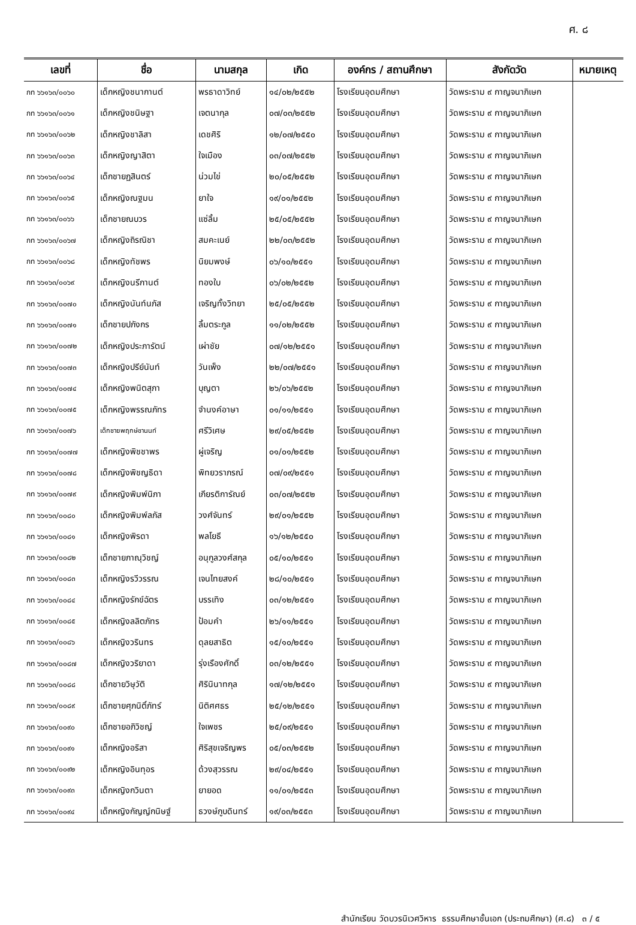ศ. ๘
| เลขที่ | ชื่อ | นามสกุล | เกิด | องค์กร / สถานศึกษา | สังกัดวัด | หมายเหตุ |
| --- | --- | --- | --- | --- | --- | --- |
| กท ๖๖๑๖๓/๐๐๖๐ | เด็กหญิงชนากานต์ | พรธาดาวิทย์ | ๑๔/๐๒/๒๕๕๒ | โรงเรียนอุดมศึกษา | วัดพระราม ๙ กาญจนาภิเษก | |
| กท ๖๖๑๖๓/๐๐๖๑ | เด็กหญิงชนิษฐา | เจตนากุล | ๐๗/๐๓/๒๕๕๒ | โรงเรียนอุดมศึกษา | วัดพระราม ๙ กาญจนาภิเษก | |
| กท ๖๖๑๖๓/๐๐๖๒ | เด็กหญิงชาลิสา | เดชศิริ | ๑๒/๐๗/๒๕๕๐ | โรงเรียนอุดมศึกษา | วัดพระราม ๙ กาญจนาภิเษก | |
| กท ๖๖๑๖๓/๐๐๖๓ | เด็กหญิงญาสิตา | ใจเมือง | ๐๓/๐๗/๒๕๕๒ | โรงเรียนอุดมศึกษา | วัดพระราม ๙ กาญจนาภิเษก | |
| กท ๖๖๑๖๓/๐๐๖๔ | เด็กชายฏสินตร์ | น่วมไข่ | ๒๐/๐๕/๒๕๕๒ | โรงเรียนอุดมศึกษา | วัดพระราม ๙ กาญจนาภิเษก | |
| กท ๖๖๑๖๓/๐๐๖๕ | เด็กหญิงณฐมน | ยาใจ | ๑๙/๐๑/๒๕๕๒ | โรงเรียนอุดมศึกษา | วัดพระราม ๙ กาญจนาภิเษก | |
| กท ๖๖๑๖๓/๐๐๖๖ | เด็กชายณบวร | แซ่ลิ้ม | ๒๕/๐๕/๒๕๕๒ | โรงเรียนอุดมศึกษา | วัดพระราม ๙ กาญจนาภิเษก | |
| กท ๖๖๑๖๓/๐๐๖๗ | เด็กหญิงถิรณิชา | สมคะเนย์ | ๒๒/๐๓/๒๕๕๒ | โรงเรียนอุดมศึกษา | วัดพระราม ๙ กาญจนาภิเษก | |
| กท ๖๖๑๖๓/๐๐๖๘ | เด็กหญิงทัชพร | นิยมพงษ์ | ๐๖/๑๐/๒๕๕๑ | โรงเรียนอุดมศึกษา | วัดพระราม ๙ กาญจนาภิเษก | |
| กท ๖๖๑๖๓/๐๐๖๙ | เด็กหญิงนรีกานต์ | ทองใบ | ๐๖/๐๒/๒๕๕๒ | โรงเรียนอุดมศึกษา | วัดพระราม ๙ กาญจนาภิเษก | |
| กท ๖๖๑๖๓/๐๐๗๐ | เด็กหญิงนันท์นภัส | เจริญทั้งวิทยา | ๒๕/๐๕/๒๕๕๒ | โรงเรียนอุดมศึกษา | วัดพระราม ๙ กาญจนาภิเษก | |
| กท ๖๖๑๖๓/๐๐๗๑ | เด็กชายปภังกร | ลิ้มตระกูล | ๑๑/๐๒/๒๕๕๒ | โรงเรียนอุดมศึกษา | วัดพระราม ๙ กาญจนาภิเษก | |
| กท ๖๖๑๖๓/๐๐๗๒ | เด็กหญิงประภารัตน์ | เผ่าชัย | ๐๗/๑๒/๒๕๕๑ | โรงเรียนอุดมศึกษา | วัดพระราม ๙ กาญจนาภิเษก | |
| กท ๖๖๑๖๓/๐๐๗๓ | เด็กหญิงปรีย์นันท์ | วันเพ็ง | ๒๒/๐๗/๒๕๕๑ | โรงเรียนอุดมศึกษา | วัดพระราม ๙ กาญจนาภิเษก | |
| กท ๖๖๑๖๓/๐๐๗๔ | เด็กหญิงพนิตสุภา | บุญตา | ๒๖/๐๖/๒๕๕๒ | โรงเรียนอุดมศึกษา | วัดพระราม ๙ กาญจนาภิเษก | |
| กท ๖๖๑๖๓/๐๐๗๕ | เด็กหญิงพรรณภัทร | จำนงค์อาษา | ๐๑/๑๑/๒๕๕๑ | โรงเรียนอุดมศึกษา | วัดพระราม ๙ กาญจนาภิเษก | |
| กท ๖๖๑๖๓/๐๐๗๖ | เด็กชายพฤกษ์ชานนท์ | ศรีวิเศษ | ๒๙/๐๕/๒๕๕๒ | โรงเรียนอุดมศึกษา | วัดพระราม ๙ กาญจนาภิเษก | |
| กท ๖๖๑๖๓/๐๐๗๗ | เด็กหญิงพิชชาพร | ผู่เจริญ | ๐๑/๐๑/๒๕๕๒ | โรงเรียนอุดมศึกษา | วัดพระราม ๙ กาญจนาภิเษก | |
| กท ๖๖๑๖๓/๐๐๗๘ | เด็กหญิงพิชญธิดา | พิทยวราภรณ์ | ๐๗/๐๙/๒๕๕๑ | โรงเรียนอุดมศึกษา | วัดพระราม ๙ กาญจนาภิเษก | |
| กท ๖๖๑๖๓/๐๐๗๙ | เด็กหญิงพิมพ์นิภา | เกียรติการัณย์ | ๐๓/๐๗/๒๕๕๒ | โรงเรียนอุดมศึกษา | วัดพระราม ๙ กาญจนาภิเษก | |
| กท ๖๖๑๖๓/๐๐๘๐ | เด็กหญิงพิมพ์ลภัส | วงศ์จันทร์ | ๒๙/๐๑/๒๕๕๒ | โรงเรียนอุดมศึกษา | วัดพระราม ๙ กาญจนาภิเษก | |
| กท ๖๖๑๖๓/๐๐๘๑ | เด็กหญิงพิรดา | พลโยธี | ๑๖/๑๒/๒๕๕๐ | โรงเรียนอุดมศึกษา | วัดพระราม ๙ กาญจนาภิเษก | |
| กท ๖๖๑๖๓/๐๐๘๒ | เด็กชายภาณุวิชญ์ | อนุกูลวงศ์สกุล | ๐๕/๑๐/๒๕๕๑ | โรงเรียนอุดมศึกษา | วัดพระราม ๙ กาญจนาภิเษก | |
| กท ๖๖๑๖๓/๐๐๘๓ | เด็กหญิงรวีวรรณ | เจนไทยสงค์ | ๒๘/๑๐/๒๕๕๑ | โรงเรียนอุดมศึกษา | วัดพระราม ๙ กาญจนาภิเษก | |
| กท ๖๖๑๖๓/๐๐๘๔ | เด็กหญิงรักข์ฉัตร | บรรเทิง | ๐๓/๑๒/๒๕๕๑ | โรงเรียนอุดมศึกษา | วัดพระราม ๙ กาญจนาภิเษก | |
| กท ๖๖๑๖๓/๐๐๘๕ | เด็กหญิงลลิตภัทร | ป้อมคำ | ๒๖/๑๑/๒๕๕๑ | โรงเรียนอุดมศึกษา | วัดพระราม ๙ กาญจนาภิเษก | |
| กท ๖๖๑๖๓/๐๐๘๖ | เด็กหญิงวรินทร | ดุลยสาธิต | ๑๕/๑๐/๒๕๕๑ | โรงเรียนอุดมศึกษา | วัดพระราม ๙ กาญจนาภิเษก | |
| กท ๖๖๑๖๓/๐๐๘๗ | เด็กหญิงวริยาดา | รุ่งเรืองศักดิ์ | ๐๓/๑๒/๒๕๕๑ | โรงเรียนอุดมศึกษา | วัดพระราม ๙ กาญจนาภิเษก | |
| กท ๖๖๑๖๓/๐๐๘๘ | เด็กชายวิษุวัติ | ศิรินินาทกุล | ๑๗/๑๒/๒๕๕๑ | โรงเรียนอุดมศึกษา | วัดพระราม ๙ กาญจนาภิเษก | |
| กท ๖๖๑๖๓/๐๐๘๙ | เด็กชายศุภนิติ์ภัทร์ | นิติศศธร | ๒๕/๑๒/๒๕๕๑ | โรงเรียนอุดมศึกษา | วัดพระราม ๙ กาญจนาภิเษก | |
| กท ๖๖๑๖๓/๐๐๙๐ | เด็กชายอภิวิชญ์ | ใจเพชร | ๒๕/๐๙/๒๕๕๑ | โรงเรียนอุดมศึกษา | วัดพระราม ๙ กาญจนาภิเษก | |
| กท ๖๖๑๖๓/๐๐๙๑ | เด็กหญิงอริสา | ศิริสุขเจริญพร | ๐๕/๐๓/๒๕๕๒ | โรงเรียนอุดมศึกษา | วัดพระราม ๙ กาญจนาภิเษก | |
| กท ๖๖๑๖๓/๐๐๙๒ | เด็กหญิงอินทุอร | ด้วงสุวรรณ | ๒๙/๐๔/๒๕๕๑ | โรงเรียนอุดมศึกษา | วัดพระราม ๙ กาญจนาภิเษก | |
| กท ๖๖๑๖๓/๐๐๙๓ | เด็กหญิงกวินตา | ยายอด | ๑๑/๐๑/๒๕๕๓ | โรงเรียนอุดมศึกษา | วัดพระราม ๙ กาญจนาภิเษก | |
| กท ๖๖๑๖๓/๐๐๙๔ | เด็กหญิงกัญญ์กนิษฐ์ | ธวงษ์ภูบดินทร์ | ๑๙/๐๓/๒๕๕๓ | โรงเรียนอุดมศึกษา | วัดพระราม ๙ กาญจนาภิเษก | |
สำนักเรียน วัดบวรนิเวศวิหาร ธรรมศึกษาชั้นเอก (ประถมศึกษา) (ศ.๘) ๓ / ๕